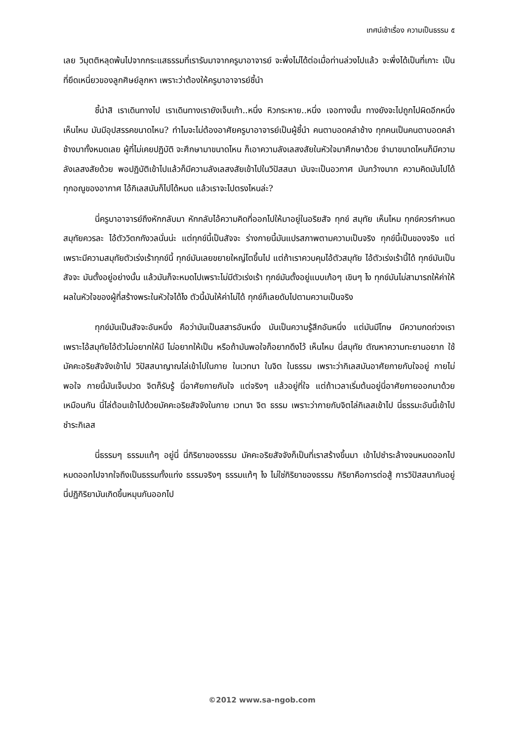เทศน์เช้าเรื่อง ความเป็นธรรม ๕
เลย วิมุตติหลุดพ้นไปจากกระแสธรรมที่เรารับมาจากครูบาอาจารย์ จะพึ่งไม่ได้ต่อเมื่อท่านล่วงไปแล้ว จะพึ่งได้เป็นที่เกาะ เป็นที่ยึดเหนี่ยวของลูกศิษย์ลูกหา เพราะว่าต้องให้ครูบาอาจารย์ชี้นำ
ชี้นำสิ เราเดินทางไป เราเดินทางเรายังเจ็บเท้า..หนึ่ง หิวกระหาย..หนึ่ง เจอทางนั้น ทางยังจะไปถูกไปผิดอีกหนึ่ง เห็นไหม มันมีอุปสรรคขนาดไหน? ทำไมจะไม่ต้องอาศัยครูบาอาจารย์เป็นผู้ชี้นำ คนตาบอดคลำช้าง ทุกคนเป็นคนตาบอดคลำช้างมาทั้งหมดเลย ผู้ที่ไม่เคยปฏิบัติ จะศึกษามาขนาดไหน ก็เอาความลังเลสงสัยในหัวใจมาศึกษาด้วย จำมาขนาดไหนก็มีความลังเลสงสัยด้วย พอปฏิบัติเข้าไปแล้วก็มีความลังเลสงสัยเข้าไปในวิปัสสนา มันจะเป็นอวกาศ มันกว้างมาก ความคิดมันไปได้ทุกอณูของอากาศ ไอ้กิเลสมันก็ไปได้หมด แล้วเราจะไปตรงไหนล่ะ?
นี่ครูบาอาจารย์ถึงหักกลับมา หักกลับไอ้ความคิดที่ออกไปให้มาอยู่ในอริยสัจ ทุกข์ สมุทัย เห็นไหม ทุกข์ควรกำหนด สมุทัยควรละ ไอ้ตัววิตกกังวลนั่นน่ะ แต่ทุกข์นี้เป็นสัจจะ ร่างกายนี้มันแปรสภาพตามความเป็นจริง ทุกข์นี้เป็นของจริง แต่เพราะมีความสมุทัยตัวเร่งเร้าทุกข์นี้ ทุกข์มันเลยขยายใหญ่โตขึ้นไป แต่ถ้าเราควบคุมไอ้ตัวสมุทัย ไอ้ตัวเร่งเร้านี้ได้ ทุกข์มันเป็นสัจจะ มันตั้งอยู่อย่างนั้น แล้วมันก็จะหมดไปเพราะไม่มีตัวเร่งเร้า ทุกข์มันตั้งอยู่แบบเก้อๆ เขินๆ ไง ทุกข์มันไม่สามารถให้ค่าให้ผลในหัวใจของผู้ที่สร้างพระในหัวใจได้ไง ตัวนี้มันให้ค่าไม่ได้ ทุกข์ก็เลยดับไปตามความเป็นจริง
ทุกข์มันเป็นสัจจะอันหนึ่ง คือว่ามันเป็นสสารอันหนึ่ง มันเป็นความรู้สึกอันหนึ่ง แต่มันมีโทษ มีความกดถ่วงเรา เพราะไอ้สมุทัยไอ้ตัวไม่อยากให้มี ไม่อยากให้เป็น หรือถ้ามันพอใจก็อยากดึงไว้ เห็นไหม นี่สมุทัย ตัณหาความทะยานอยาก ใช้มัคคะอริยสัจจังเข้าไป วิปัสสนาญาณไล่เข้าไปในกาย ในเวทนา ในจิต ในธรรม เพราะว่ากิเลสมันอาศัยกายกับใจอยู่ กายไม่พอใจ กายนี้มันเจ็บปวด จิตก็รับรู้ นี่อาศัยกายกับใจ แต่จริงๆ แล้วอยู่ที่ใจ แต่ถ้าเวลาเริ่มต้นอยู่นี่อาศัยกายออกมาด้วยเหมือนกัน นี่ไล่ต้อนเข้าไปด้วยมัคคะอริยสัจจังในกาย เวทนา จิต ธรรม เพราะว่ากายกับจิตไล่กิเลสเข้าไป นี่ธรรมะอันนี้เข้าไปชำระกิเลส
นี่ธรรมๆ ธรรมแท้ๆ อยู่นี่ นี่กิริยาของธรรม มัคคะอริยสัจจังก็เป็นที่เราสร้างขึ้นมา เข้าไปชำระล้างจนหมดออกไป หมดออกไปจากใจถึงเป็นธรรมทั้งแท่ง ธรรมจริงๆ ธรรมแท้ๆ ไง ไม่ใช่กิริยาของธรรม กิริยาคือการต่อสู้ การวิปัสสนากันอยู่ นี่ปฏิกิริยามันเกิดขึ้นหมุนกันออกไป
©2012 www.sa-ngob.com